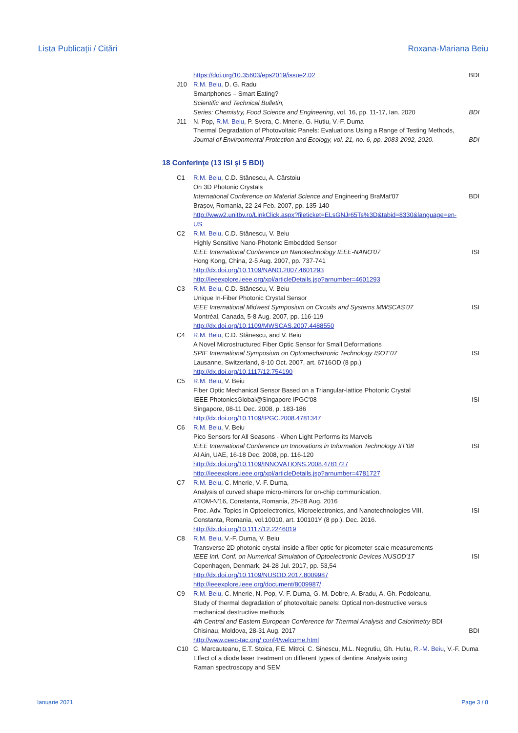Lista Publicații / Citări Roxana-Mariana Beiu
https://doi.org/10.35603/eps2019/issue2.02
BDI
J10 R.M. Beiu, D. G. Radu
Smartphones – Smart Eating?
Scientific and Technical Bulletin,
Series: Chemistry, Food Science and Engineering, vol. 16, pp. 11-17, Ian. 2020
BDI
J11 N. Pop, R.M. Beiu, P. Svera, C. Mnerie, G. Hutiu, V.-F. Duma
Thermal Degradation of Photovoltaic Panels: Evaluations Using a Range of Testing Methods,
Journal of Environmental Protection and Ecology, vol. 21, no. 6, pp. 2083-2092, 2020.
BDI
18 Conferințe (13 ISI și 5 BDI)
C1 R.M. Beiu, C.D. Stănescu, A. Cârstoiu
On 3D Photonic Crystals
International Conference on Material Science and Engineering BraMat'07
Brașov, Romania, 22-24 Feb. 2007, pp. 135-140
http://www2.unitbv.ro/LinkClick.aspx?fileticket=ELsGNJr65Ts%3D&tabid=8330&language=en-US
BDI
C2 R.M. Beiu, C.D. Stănescu, V. Beiu
Highly Sensitive Nano-Photonic Embedded Sensor
IEEE International Conference on Nanotechnology IEEE-NANO'07
Hong Kong, China, 2-5 Aug. 2007, pp. 737-741
http://dx.doi.org/10.1109/NANO.2007.4601293
http://ieeexplore.ieee.org/xpl/articleDetails.jsp?arnumber=4601293
ISI
C3 R.M. Beiu, C.D. Stănescu, V. Beiu
Unique In-Fiber Photonic Crystal Sensor
IEEE International Midwest Symposium on Circuits and Systems MWSCAS'07
Montréal, Canada, 5-8 Aug. 2007, pp. 116-119
http://dx.doi.org/10.1109/MWSCAS.2007.4488550
ISI
C4 R.M. Beiu, C.D. Stănescu, and V. Beiu
A Novel Microstructured Fiber Optic Sensor for Small Deformations
SPIE International Symposium on Optomechatronic Technology ISOT'07
Lausanne, Switzerland, 8-10 Oct. 2007, art. 6716OD (8 pp.)
http://dx.doi.org/10.1117/12.754190
ISI
C5 R.M. Beiu, V. Beiu
Fiber Optic Mechanical Sensor Based on a Triangular-lattice Photonic Crystal
IEEE PhotonicsGlobal@Singapore IPGC'08
Singapore, 08-11 Dec. 2008, p. 183-186
http://dx.doi.org/10.1109/IPGC.2008.4781347
ISI
C6 R.M. Beiu, V. Beiu
Pico Sensors for All Seasons - When Light Performs its Marvels
IEEE International Conference on Innovations in Information Technology IIT'08
Al Ain, UAE, 16-18 Dec. 2008, pp. 116-120
http://dx.doi.org/10.1109/INNOVATIONS.2008.4781727
http://ieeexplore.ieee.org/xpl/articleDetails.jsp?arnumber=4781727
ISI
C7 R.M. Beiu, C. Mnerie, V.-F. Duma,
Analysis of curved shape micro-mirrors for on-chip communication,
ATOM-N'16, Constanta, Romania, 25-28 Aug. 2016
Proc. Adv. Topics in Optoelectronics, Microelectronics, and Nanotechnologies VIII,
Constanta, Romania, vol.10010, art. 100101Y (8 pp.), Dec. 2016.
http://dx.doi.org/10.1117/12.2246019
ISI
C8 R.M. Beiu, V.-F. Duma, V. Beiu
Transverse 2D photonic crystal inside a fiber optic for picometer-scale measurements
IEEE Intl. Conf. on Numerical Simulation of Optoelectronic Devices NUSOD'17
Copenhagen, Denmark, 24-28 Jul. 2017, pp. 53,54
http://dx.doi.org/10.1109/NUSOD.2017.8009987
http://ieeexplore.ieee.org/document/8009987/
ISI
C9 R.M. Beiu, C. Mnerie, N. Pop, V.-F. Duma, G. M. Dobre, A. Bradu, A. Gh. Podoleanu,
Study of thermal degradation of photovoltaic panels: Optical non-destructive versus mechanical destructive methods
4th Central and Eastern European Conference for Thermal Analysis and Calorimetry BDI
Chisinau, Moldova, 28-31 Aug. 2017
http://www.ceec-tac.org/ conf4/welcome.html
BDI
C10 C. Marcauteanu, E.T. Stoica, F.E. Mitroi, C. Sinescu, M.L. Negrutiu, Gh. Hutiu, R.-M. Beiu, V.-F. Duma
Effect of a diode laser treatment on different types of dentine. Analysis using
Raman spectroscopy and SEM
Ianuarie 2021 Page 3 / 8